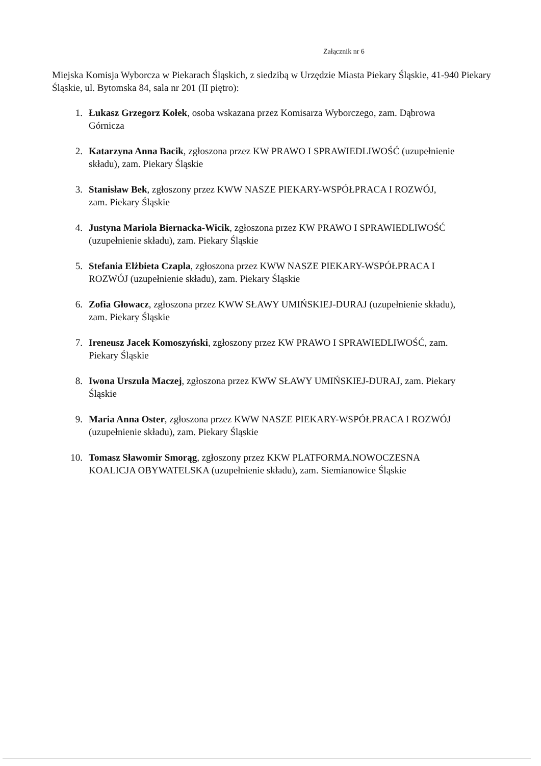Załącznik nr 6
Miejska Komisja Wyborcza w Piekarach Śląskich, z siedzibą w Urzędzie Miasta Piekary Śląskie, 41-940 Piekary Śląskie, ul. Bytomska 84, sala nr 201 (II piętro):
1. Łukasz Grzegorz Kołek, osoba wskazana przez Komisarza Wyborczego, zam. Dąbrowa Górnicza
2. Katarzyna Anna Bacik, zgłoszona przez KW PRAWO I SPRAWIEDLIWOŚĆ (uzupełnienie składu), zam. Piekary Śląskie
3. Stanisław Bek, zgłoszony przez KWW NASZE PIEKARY-WSPÓŁPRACA I ROZWÓJ, zam. Piekary Śląskie
4. Justyna Mariola Biernacka-Wicik, zgłoszona przez KW PRAWO I SPRAWIEDLIWOŚĆ (uzupełnienie składu), zam. Piekary Śląskie
5. Stefania Elżbieta Czapla, zgłoszona przez KWW NASZE PIEKARY-WSPÓŁPRACA I ROZWÓJ (uzupełnienie składu), zam. Piekary Śląskie
6. Zofia Głowacz, zgłoszona przez KWW SŁAWY UMIŃSKIEJ-DURAJ (uzupełnienie składu), zam. Piekary Śląskie
7. Ireneusz Jacek Komoszyński, zgłoszony przez KW PRAWO I SPRAWIEDLIWOŚĆ, zam. Piekary Śląskie
8. Iwona Urszula Maczej, zgłoszona przez KWW SŁAWY UMIŃSKIEJ-DURAJ, zam. Piekary Śląskie
9. Maria Anna Oster, zgłoszona przez KWW NASZE PIEKARY-WSPÓŁPRACA I ROZWÓJ (uzupełnienie składu), zam. Piekary Śląskie
10. Tomasz Sławomir Smorąg, zgłoszony przez KKW PLATFORMA.NOWOCZESNA KOALICJA OBYWATELSKA (uzupełnienie składu), zam. Siemianowice Śląskie